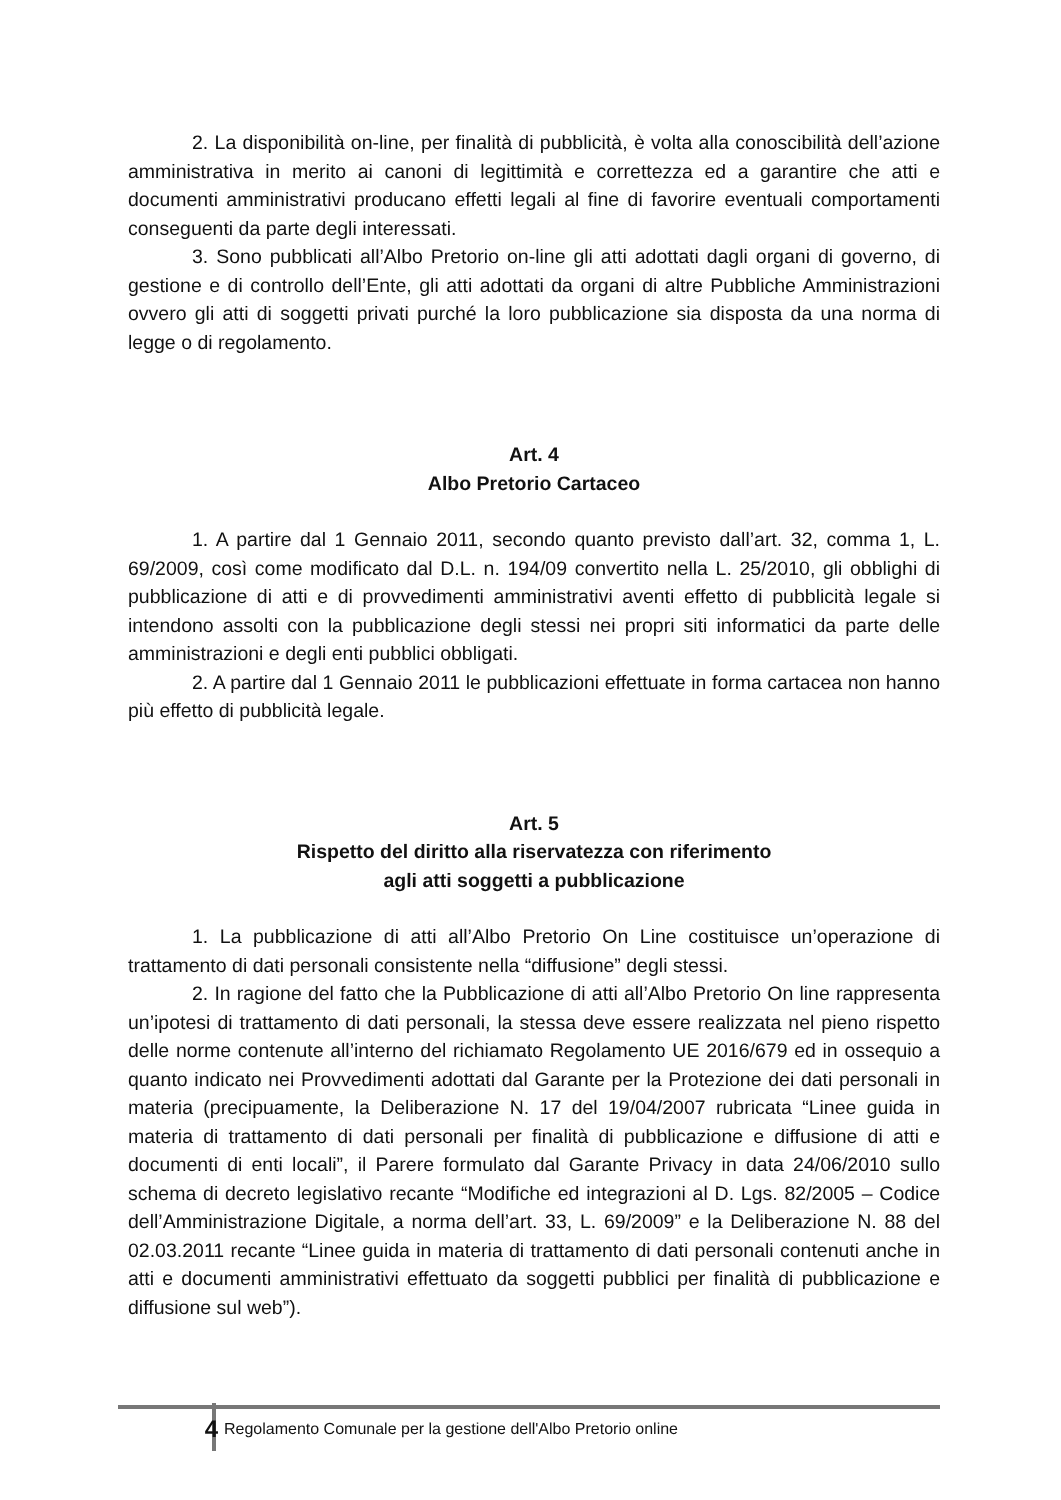2. La disponibilità on-line, per finalità di pubblicità, è volta alla conoscibilità dell’azione amministrativa in merito ai canoni di legittimità e correttezza ed a garantire che atti e documenti amministrativi producano effetti legali al fine di favorire eventuali comportamenti conseguenti da parte degli interessati.
3. Sono pubblicati all’Albo Pretorio on-line gli atti adottati dagli organi di governo, di gestione e di controllo dell’Ente, gli atti adottati da organi di altre Pubbliche Amministrazioni ovvero gli atti di soggetti privati purché la loro pubblicazione sia disposta da una norma di legge o di regolamento.
Art. 4
Albo Pretorio Cartaceo
1. A partire dal 1 Gennaio 2011, secondo quanto previsto dall’art. 32, comma 1, L. 69/2009, così come modificato dal D.L. n. 194/09 convertito nella L. 25/2010, gli obblighi di pubblicazione di atti e di provvedimenti amministrativi aventi effetto di pubblicità legale si intendono assolti con la pubblicazione degli stessi nei propri siti informatici da parte delle amministrazioni e degli enti pubblici obbligati.
2. A partire dal 1 Gennaio 2011 le pubblicazioni effettuate in forma cartacea non hanno più effetto di pubblicità legale.
Art. 5
Rispetto del diritto alla riservatezza con riferimento
agli atti soggetti a pubblicazione
1. La pubblicazione di atti all’Albo Pretorio On Line costituisce un’operazione di trattamento di dati personali consistente nella “diffusione” degli stessi.
2. In ragione del fatto che la Pubblicazione di atti all’Albo Pretorio On line rappresenta un’ipotesi di trattamento di dati personali, la stessa deve essere realizzata nel pieno rispetto delle norme contenute all’interno del richiamato Regolamento UE 2016/679 ed in ossequio a quanto indicato nei Provvedimenti adottati dal Garante per la Protezione dei dati personali in materia (precipuamente, la Deliberazione N. 17 del 19/04/2007 rubricata “Linee guida in materia di trattamento di dati personali per finalità di pubblicazione e diffusione di atti e documenti di enti locali”, il Parere formulato dal Garante Privacy in data 24/06/2010 sullo schema di decreto legislativo recante “Modifiche ed integrazioni al D. Lgs. 82/2005 – Codice dell’Amministrazione Digitale, a norma dell’art. 33, L. 69/2009” e la Deliberazione N. 88 del 02.03.2011 recante “Linee guida in materia di trattamento di dati personali contenuti anche in atti e documenti amministrativi effettuato da soggetti pubblici per finalità di pubblicazione e diffusione sul web”).
4
Regolamento Comunale per la gestione dell'Albo Pretorio online